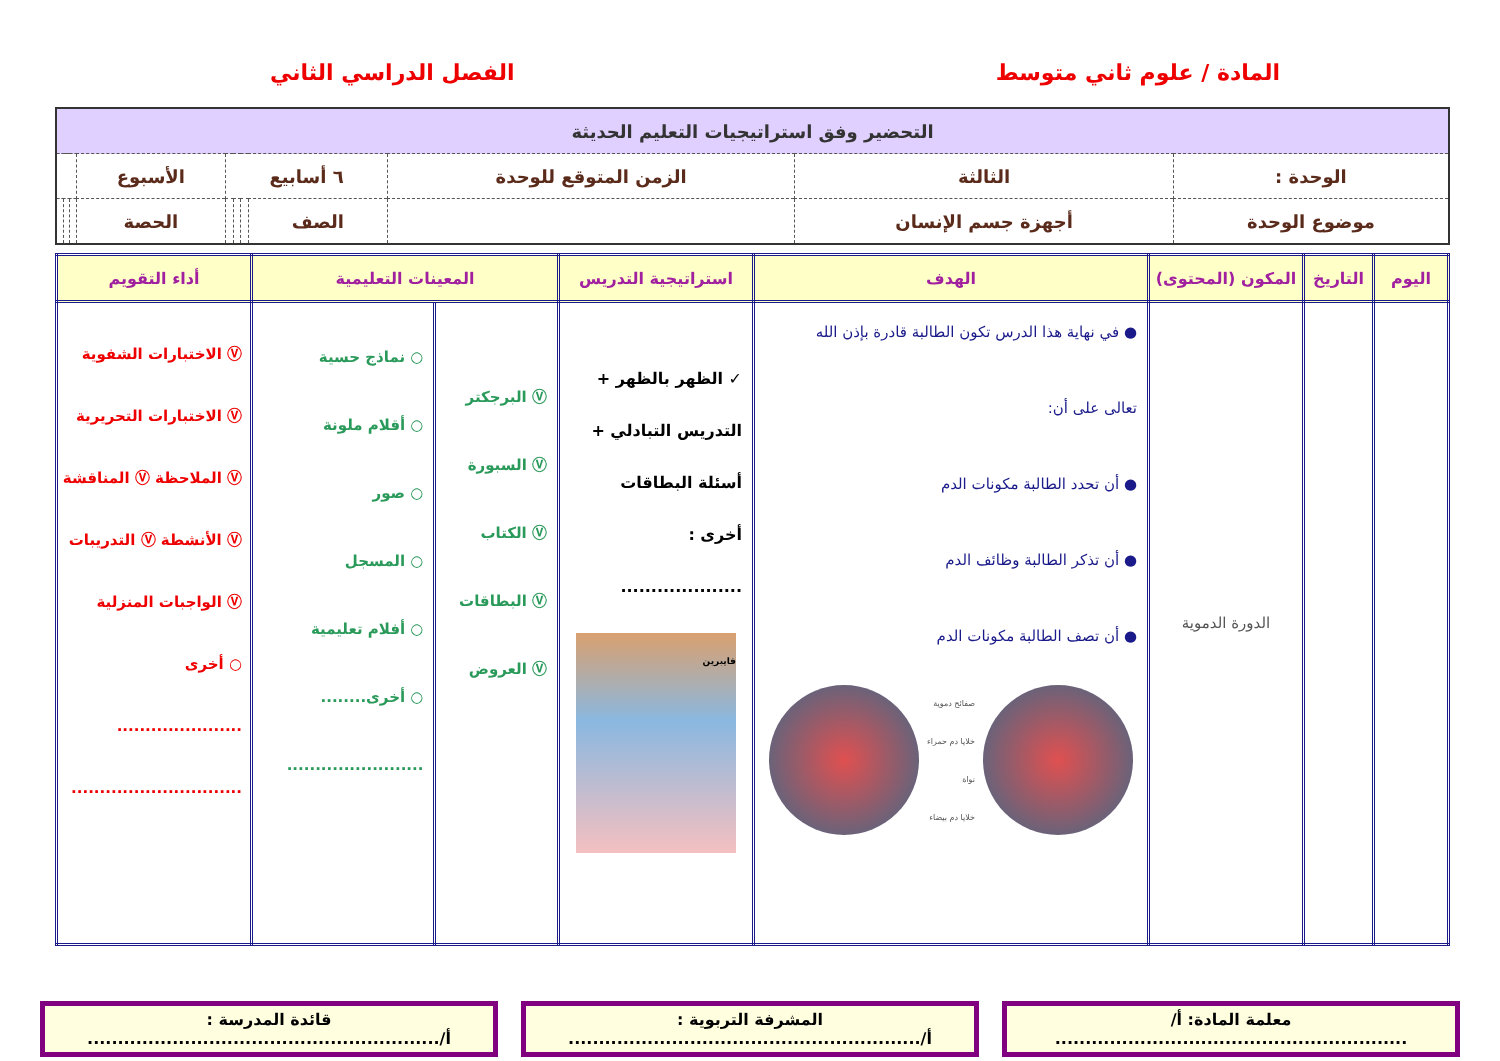المادة / علوم ثاني متوسط الفصل الدراسي الثاني
| التحضير وفق استراتيجيات التعليم الحديثة | | | | | | | | | | |
| الوحدة : | الثالثة | الزمن المتوقع للوحدة | ٦ أسابيع | | | | الأسبوع | | | |
| موضوع الوحدة | أجهزة جسم الإنسان | | الصف | | | | الحصة | | | |
| اليوم | التاريخ | المكون (المحتوى) | الهدف | استراتيجية التدريس | المعينات التعليمية | | أداء التقويم |
| --- | --- | --- | --- | --- | --- | --- | --- |
| | | الدورة الدموية | ● في نهاية هذا الدرس تكون الطالبة قادرة بإذن الله تعالى على أن: ● أن تحدد الطالبة مكونات الدم ● أن تذكر الطالبة وظائف الدم ● أن تصف الطالبة مكونات الدم صفائح دموية خلايا دم حمراء نواة خلايا دم بيضاء | ✓ الظهر بالظهر + التدريس التبادلي + أسئلة البطاقات أخرى : .................... فايبرين | Ⓥ البرجكتر Ⓥ السبورة Ⓥ الكتاب Ⓥ البطاقات Ⓥ العروض | ○ نماذج حسية ○ أقلام ملونة ○ صور ○ المسجل ○ أفلام تعليمية ○ أخرى........ ........................ | Ⓥ الاختبارات الشفوية Ⓥ الاختبارات التحريرية Ⓥ الملاحظة Ⓥ المناقشة Ⓥ الأنشطة Ⓥ التدريبات Ⓥ الواجبات المنزلية ○ أخرى ...................... .............................. |
معلمة المادة: أ/
..........................................................
المشرفة التربوية :
أ/..........................................................
قائدة المدرسة :
أ/..........................................................